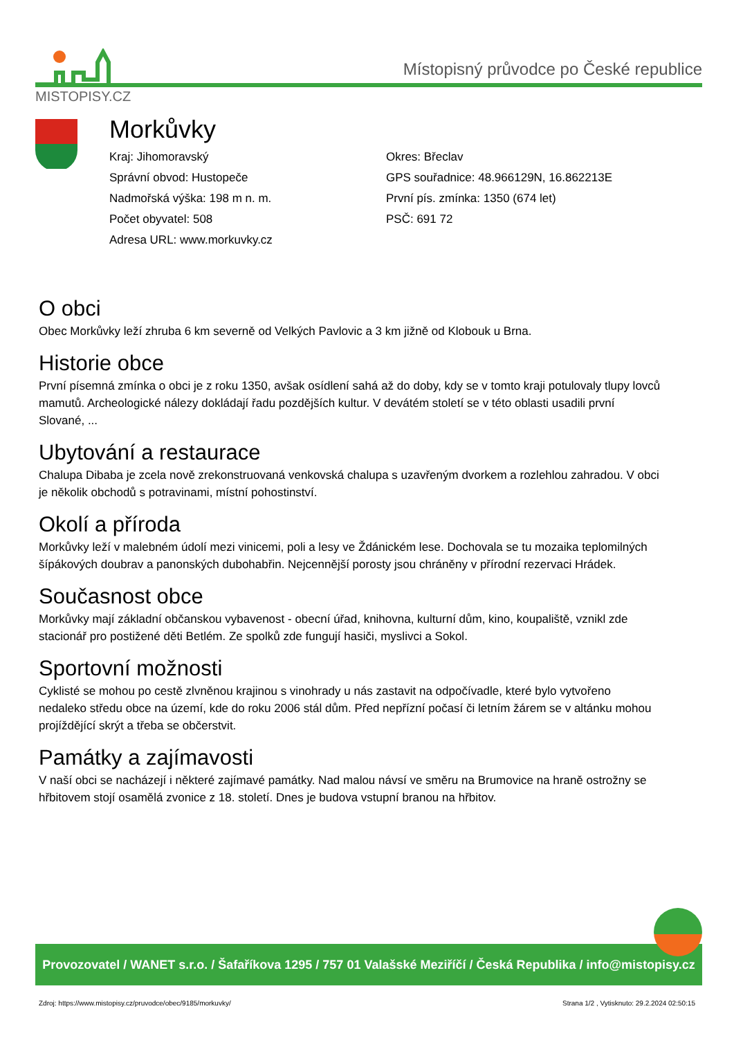MISTOPISY.CZ
Místopisný průvodce po České republice
Morkůvky
Kraj: Jihomoravský
Správní obvod: Hustopeče
Nadmořská výška: 198 m n. m.
Počet obyvatel: 508
Adresa URL: www.morkuvky.cz
Okres: Břeclav
GPS souřadnice: 48.966129N, 16.862213E
První pís. zmínka: 1350 (674 let)
PSČ: 691 72
O obci
Obec Morkůvky leží zhruba 6 km severně od Velkých Pavlovic a 3 km jižně od Klobouk u Brna.
Historie obce
První písemná zmínka o obci je z roku 1350, avšak osídlení sahá až do doby, kdy se v tomto kraji potulovaly tlupy lovců mamutů. Archeologické nálezy dokládají řadu pozdějších kultur. V devátém století se v této oblasti usadili první Slované, ...
Ubytování a restaurace
Chalupa Dibaba je zcela nově zrekonstruovaná venkovská chalupa s uzavřeným dvorkem a rozlehlou zahradou. V obci je několik obchodů s potravinami, místní pohostinství.
Okolí a příroda
Morkůvky leží v malebném údolí mezi vinicemi, poli a lesy ve Ždánickém lese. Dochovala se tu mozaika teplomilných šípákových doubrav a panonských dubohabřin. Nejcennější porosty jsou chráněny v přírodní rezervaci Hrádek.
Současnost obce
Morkůvky mají základní občanskou vybavenost - obecní úřad, knihovna, kulturní dům, kino, koupaliště, vznikl zde stacionář pro postižené děti Betlém. Ze spolků zde fungují hasiči, myslivci a Sokol.
Sportovní možnosti
Cyklisté se mohou po cestě zlvněnou krajinou s vinohrady u nás zastavit na odpočívadle, které bylo vytvořeno nedaleko středu obce na území, kde do roku 2006 stál dům. Před nepřízní počasí či letním žárem se v altánku mohou projíždějící skrýt a třeba se občerstvit.
Památky a zajímavosti
V naší obci se nacházejí i některé zajímavé památky. Nad malou návsí ve směru na Brumovice na hraně ostrožny se hřbitovem stojí osamělá zvonice z 18. století. Dnes je budova vstupní branou na hřbitov.
Provozovatel / WANET s.r.o. / Šafaříkova 1295 / 757 01 Valašské Meziříčí / Česká Republika / info@mistopisy.cz
Zdroj: https://www.mistopisy.cz/pruvodce/obec/9185/morkuvky/ Strana 1/2 , Vytisknuto: 29.2.2024 02:50:15